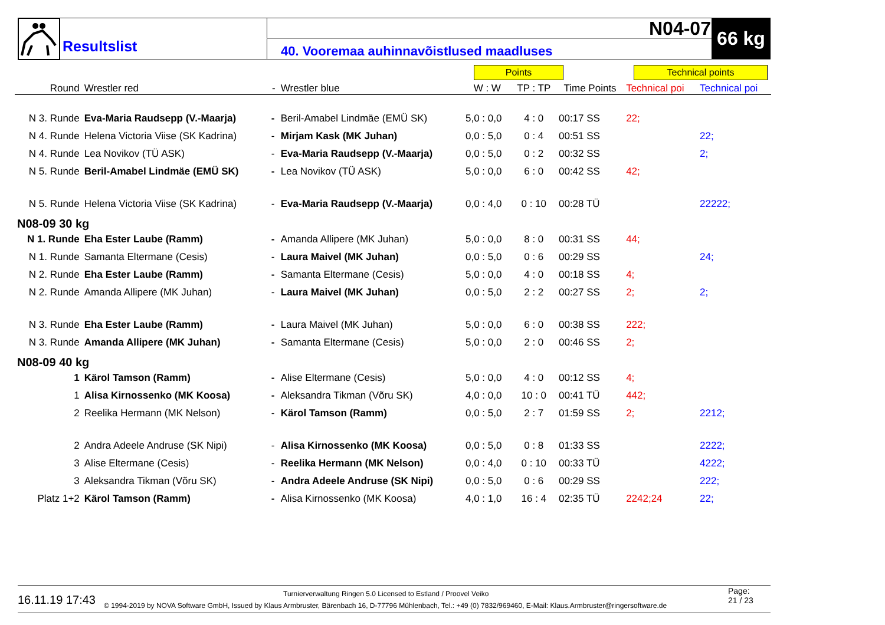Resultslist
40. Vooremaa auhinnavõistlused maadluses
N04-07 66 kg
Points Technical points
| Round | Wrestler red | - | Wrestler blue | W : W | TP : TP | Time Points | Technical poi | Technical poi |
| --- | --- | --- | --- | --- | --- | --- | --- | --- |
| N 3. Runde | Eva-Maria Raudsepp (V.-Maarja) | - | Beril-Amabel Lindmäe (EMÜ SK) | 5,0 : 0,0 | 4 : 0 | 00:17 SS | 22; | |
| N 4. Runde | Helena Victoria Viise (SK Kadrina) | - | Mirjam Kask (MK Juhan) | 0,0 : 5,0 | 0 : 4 | 00:51 SS | | 22; |
| N 4. Runde | Lea Novikov (TÜ ASK) | - | Eva-Maria Raudsepp (V.-Maarja) | 0,0 : 5,0 | 0 : 2 | 00:32 SS | | 2; |
| N 5. Runde | Beril-Amabel Lindmäe (EMÜ SK) | - | Lea Novikov (TÜ ASK) | 5,0 : 0,0 | 6 : 0 | 00:42 SS | 42; | |
| N 5. Runde | Helena Victoria Viise (SK Kadrina) | - | Eva-Maria Raudsepp (V.-Maarja) | 0,0 : 4,0 | 0 : 10 | 00:28 TÜ | | 22222; |
| N08-09 30 kg | | | | | | | | |
| N 1. Runde | Eha Ester Laube (Ramm) | - | Amanda Allipere (MK Juhan) | 5,0 : 0,0 | 8 : 0 | 00:31 SS | 44; | |
| N 1. Runde | Samanta Eltermane (Cesis) | - | Laura Maivel (MK Juhan) | 0,0 : 5,0 | 0 : 6 | 00:29 SS | | 24; |
| N 2. Runde | Eha Ester Laube (Ramm) | - | Samanta Eltermane (Cesis) | 5,0 : 0,0 | 4 : 0 | 00:18 SS | 4; | |
| N 2. Runde | Amanda Allipere (MK Juhan) | - | Laura Maivel (MK Juhan) | 0,0 : 5,0 | 2 : 2 | 00:27 SS | 2; | 2; |
| N 3. Runde | Eha Ester Laube (Ramm) | - | Laura Maivel (MK Juhan) | 5,0 : 0,0 | 6 : 0 | 00:38 SS | 222; | |
| N 3. Runde | Amanda Allipere (MK Juhan) | - | Samanta Eltermane (Cesis) | 5,0 : 0,0 | 2 : 0 | 00:46 SS | 2; | |
| N08-09 40 kg | | | | | | | | |
| 1 | Kärol Tamson (Ramm) | - | Alise Eltermane (Cesis) | 5,0 : 0,0 | 4 : 0 | 00:12 SS | 4; | |
| 1 | Alisa Kirnossenko (MK Koosa) | - | Aleksandra Tikman (Võru SK) | 4,0 : 0,0 | 10 : 0 | 00:41 TÜ | 442; | |
| 2 | Reelika Hermann (MK Nelson) | - | Kärol Tamson (Ramm) | 0,0 : 5,0 | 2 : 7 | 01:59 SS | 2; | 2212; |
| 2 | Andra Adeele Andruse (SK Nipi) | - | Alisa Kirnossenko (MK Koosa) | 0,0 : 5,0 | 0 : 8 | 01:33 SS | | 2222; |
| 3 | Alise Eltermane (Cesis) | - | Reelika Hermann (MK Nelson) | 0,0 : 4,0 | 0 : 10 | 00:33 TÜ | | 4222; |
| 3 | Aleksandra Tikman (Võru SK) | - | Andra Adeele Andruse (SK Nipi) | 0,0 : 5,0 | 0 : 6 | 00:29 SS | | 222; |
| Platz 1+2 | Kärol Tamson (Ramm) | - | Alisa Kirnossenko (MK Koosa) | 4,0 : 1,0 | 16 : 4 | 02:35 TÜ | 2242;24 | 22; |
16.11.19 17:43
Turnierverwaltung Ringen 5.0 Licensed to Estland / Proovel Veiko
© 1994-2019 by NOVA Software GmbH, Issued by Klaus Armbruster, Bärenbach 16, D-77796 Mühlenbach, Tel.: +49 (0) 7832/969460, E-Mail: Klaus.Armbruster@ringersoftware.de
Page:
21 / 23